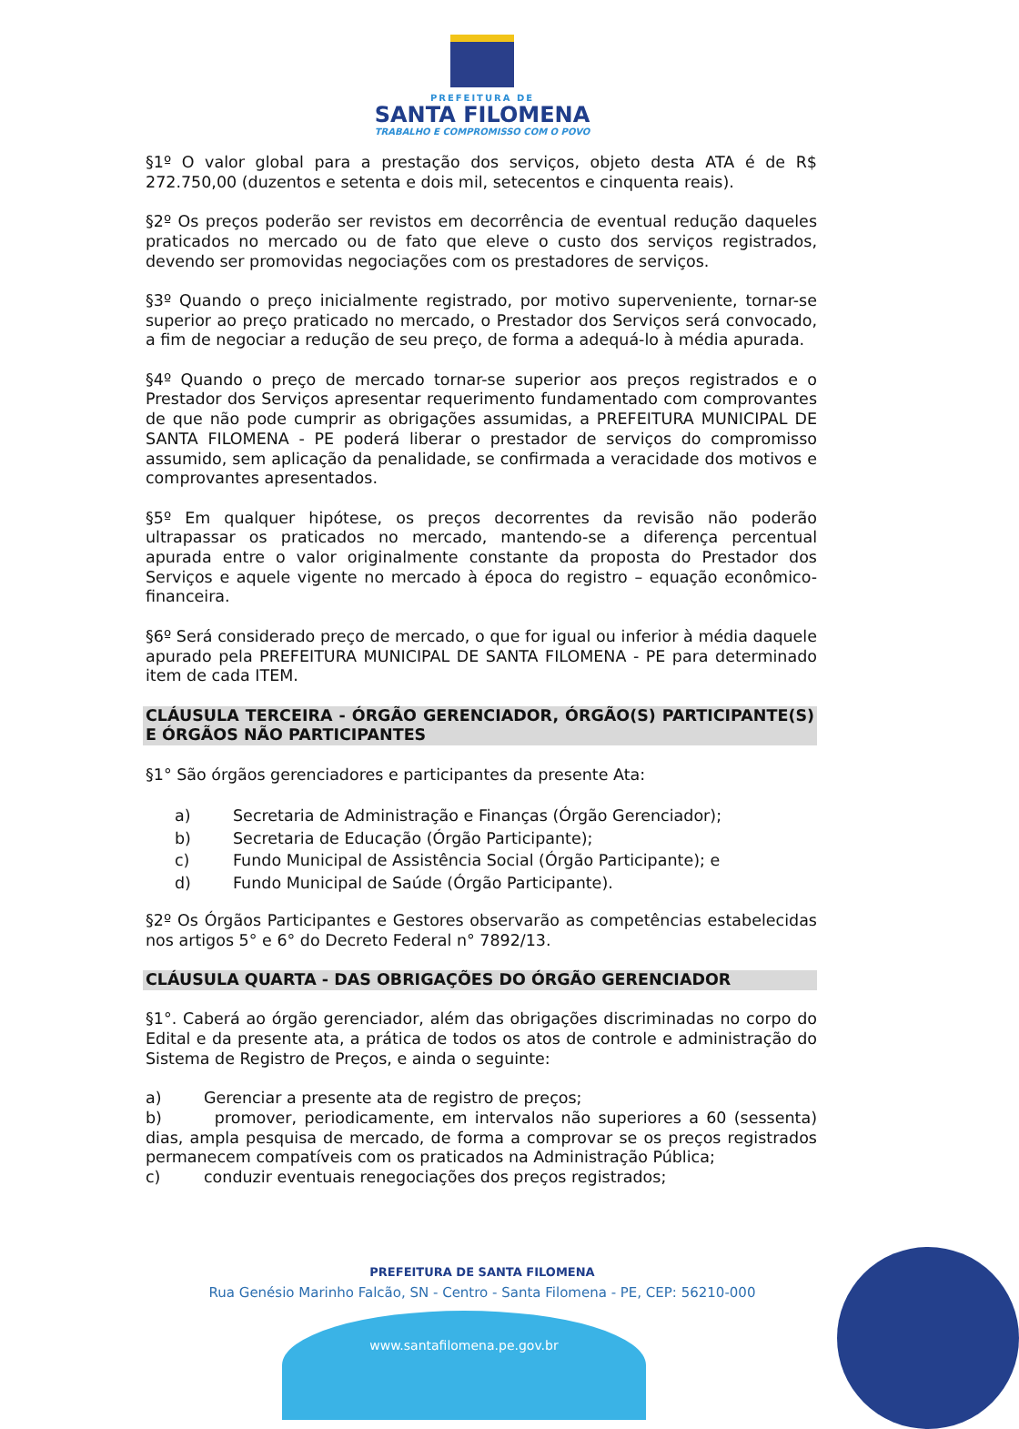PREFEITURA DE
SANTA FILOMENA
TRABALHO E COMPROMISSO COM O POVO
§1º O valor global para a prestação dos serviços, objeto desta ATA é de R$ 272.750,00 (duzentos e setenta e dois mil, setecentos e cinquenta reais).
§2º Os preços poderão ser revistos em decorrência de eventual redução daqueles praticados no mercado ou de fato que eleve o custo dos serviços registrados, devendo ser promovidas negociações com os prestadores de serviços.
§3º Quando o preço inicialmente registrado, por motivo superveniente, tornar-se superior ao preço praticado no mercado, o Prestador dos Serviços será convocado, a fim de negociar a redução de seu preço, de forma a adequá-lo à média apurada.
§4º Quando o preço de mercado tornar-se superior aos preços registrados e o Prestador dos Serviços apresentar requerimento fundamentado com comprovantes de que não pode cumprir as obrigações assumidas, a PREFEITURA MUNICIPAL DE SANTA FILOMENA - PE poderá liberar o prestador de serviços do compromisso assumido, sem aplicação da penalidade, se confirmada a veracidade dos motivos e comprovantes apresentados.
§5º Em qualquer hipótese, os preços decorrentes da revisão não poderão ultrapassar os praticados no mercado, mantendo-se a diferença percentual apurada entre o valor originalmente constante da proposta do Prestador dos Serviços e aquele vigente no mercado à época do registro – equação econômico-financeira.
§6º Será considerado preço de mercado, o que for igual ou inferior à média daquele apurado pela PREFEITURA MUNICIPAL DE SANTA FILOMENA - PE para determinado item de cada ITEM.
CLÁUSULA TERCEIRA - ÓRGÃO GERENCIADOR, ÓRGÃO(S) PARTICIPANTE(S) E ÓRGÃOS NÃO PARTICIPANTES
§1° São órgãos gerenciadores e participantes da presente Ata:
a) Secretaria de Administração e Finanças (Órgão Gerenciador);
b) Secretaria de Educação (Órgão Participante);
c) Fundo Municipal de Assistência Social (Órgão Participante); e
d) Fundo Municipal de Saúde (Órgão Participante).
§2º Os Órgãos Participantes e Gestores observarão as competências estabelecidas nos artigos 5° e 6° do Decreto Federal n° 7892/13.
CLÁUSULA QUARTA - DAS OBRIGAÇÕES DO ÓRGÃO GERENCIADOR
§1°. Caberá ao órgão gerenciador, além das obrigações discriminadas no corpo do Edital e da presente ata, a prática de todos os atos de controle e administração do Sistema de Registro de Preços, e ainda o seguinte:
a) Gerenciar a presente ata de registro de preços;
b) promover, periodicamente, em intervalos não superiores a 60 (sessenta) dias, ampla pesquisa de mercado, de forma a comprovar se os preços registrados permanecem compatíveis com os praticados na Administração Pública;
c) conduzir eventuais renegociações dos preços registrados;
PREFEITURA DE SANTA FILOMENA
Rua Genésio Marinho Falcão, SN - Centro - Santa Filomena - PE, CEP: 56210-000
www.santafilomena.pe.gov.br